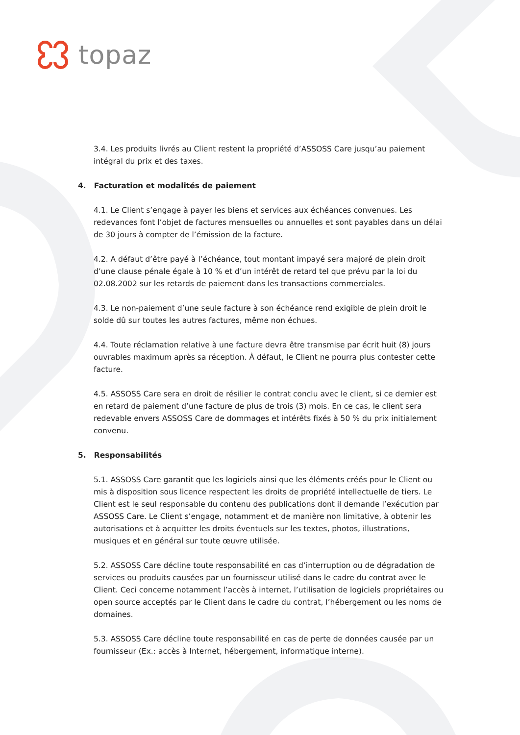topaz
3.4. Les produits livrés au Client restent la propriété d’ASSOSS Care jusqu’au paiement intégral du prix et des taxes.
4. Facturation et modalités de paiement
4.1. Le Client s’engage à payer les biens et services aux échéances convenues. Les redevances font l’objet de factures mensuelles ou annuelles et sont payables dans un délai de 30 jours à compter de l’émission de la facture.
4.2. A défaut d’être payé à l’échéance, tout montant impayé sera majoré de plein droit d’une clause pénale égale à 10 % et d’un intérêt de retard tel que prévu par la loi du 02.08.2002 sur les retards de paiement dans les transactions commerciales.
4.3. Le non-paiement d’une seule facture à son échéance rend exigible de plein droit le solde dû sur toutes les autres factures, même non échues.
4.4. Toute réclamation relative à une facture devra être transmise par écrit huit (8) jours ouvrables maximum après sa réception. À défaut, le Client ne pourra plus contester cette facture.
4.5. ASSOSS Care sera en droit de résilier le contrat conclu avec le client, si ce dernier est en retard de paiement d’une facture de plus de trois (3) mois. En ce cas, le client sera redevable envers ASSOSS Care de dommages et intérêts fixés à 50 % du prix initialement convenu.
5. Responsabilités
5.1. ASSOSS Care garantit que les logiciels ainsi que les éléments créés pour le Client ou mis à disposition sous licence respectent les droits de propriété intellectuelle de tiers. Le Client est le seul responsable du contenu des publications dont il demande l’exécution par ASSOSS Care. Le Client s’engage, notamment et de manière non limitative, à obtenir les autorisations et à acquitter les droits éventuels sur les textes, photos, illustrations, musiques et en général sur toute œuvre utilisée.
5.2. ASSOSS Care décline toute responsabilité en cas d’interruption ou de dégradation de services ou produits causées par un fournisseur utilisé dans le cadre du contrat avec le Client. Ceci concerne notamment l’accès à internet, l’utilisation de logiciels propriétaires ou open source acceptés par le Client dans le cadre du contrat, l’hébergement ou les noms de domaines.
5.3. ASSOSS Care décline toute responsabilité en cas de perte de données causée par un fournisseur (Ex.: accès à Internet, hébergement, informatique interne).